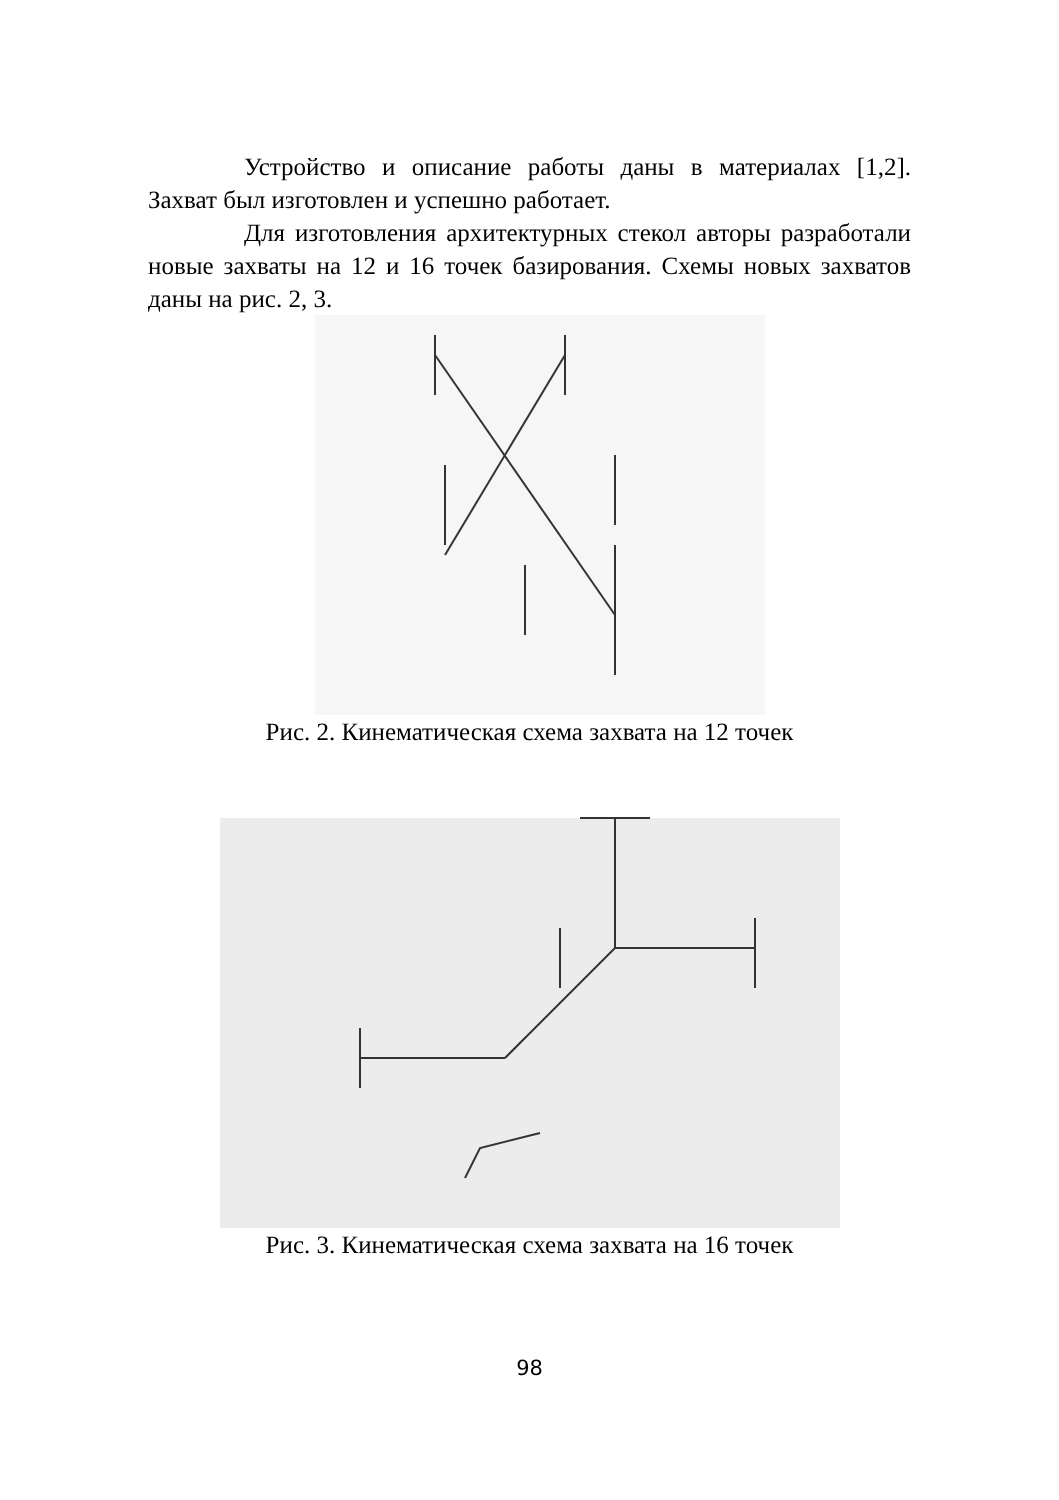Устройство и описание работы даны в материалах [1,2]. Захват был изготовлен и успешно работает.
Для изготовления архитектурных стекол авторы разработали новые захваты на 12 и 16 точек базирования. Схемы новых захватов даны на рис. 2, 3.
Рис. 2. Кинематическая схема захвата на 12 точек
Рис. 3. Кинематическая схема захвата на 16 точек
98